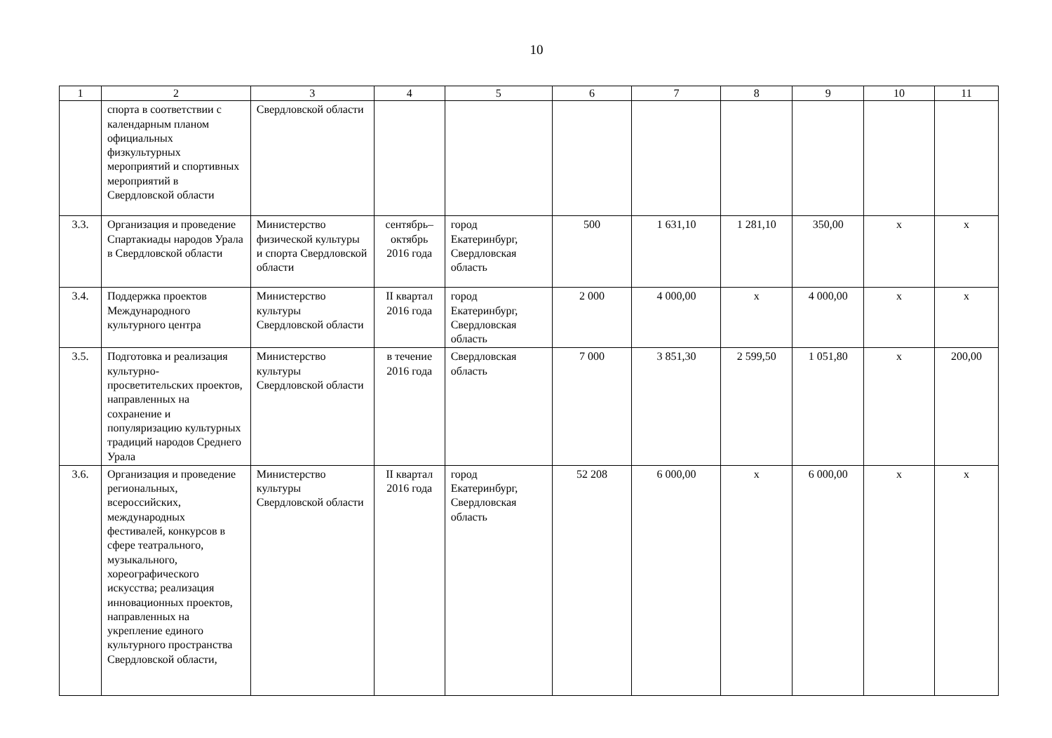10
| 1 | 2 | 3 | 4 | 5 | 6 | 7 | 8 | 9 | 10 | 11 |
| | спорта в соответствии с календарным планом официальных физкультурных мероприятий и спортивных мероприятий в Свердловской области | Свердловской области | | | | | | | | |
| 3.3. | Организация и проведение Спартакиады народов Урала в Свердловской области | Министерство физической культуры и спорта Свердловской области | сентябрь–октябрь 2016 года | город Екатеринбург, Свердловская область | 500 | 1 631,10 | 1 281,10 | 350,00 | х | х |
| 3.4. | Поддержка проектов Международного культурного центра | Министерство культуры Свердловской области | II квартал 2016 года | город Екатеринбург, Свердловская область | 2 000 | 4 000,00 | х | 4 000,00 | х | х |
| 3.5. | Подготовка и реализация культурно-просветительских проектов, направленных на сохранение и популяризацию культурных традиций народов Среднего Урала | Министерство культуры Свердловской области | в течение 2016 года | Свердловская область | 7 000 | 3 851,30 | 2 599,50 | 1 051,80 | х | 200,00 |
| 3.6. | Организация и проведение региональных, всероссийских, международных фестивалей, конкурсов в сфере театрального, музыкального, хореографического искусства; реализация инновационных проектов, направленных на укрепление единого культурного пространства Свердловской области, | Министерство культуры Свердловской области | II квартал 2016 года | город Екатеринбург, Свердловская область | 52 208 | 6 000,00 | х | 6 000,00 | х | х |